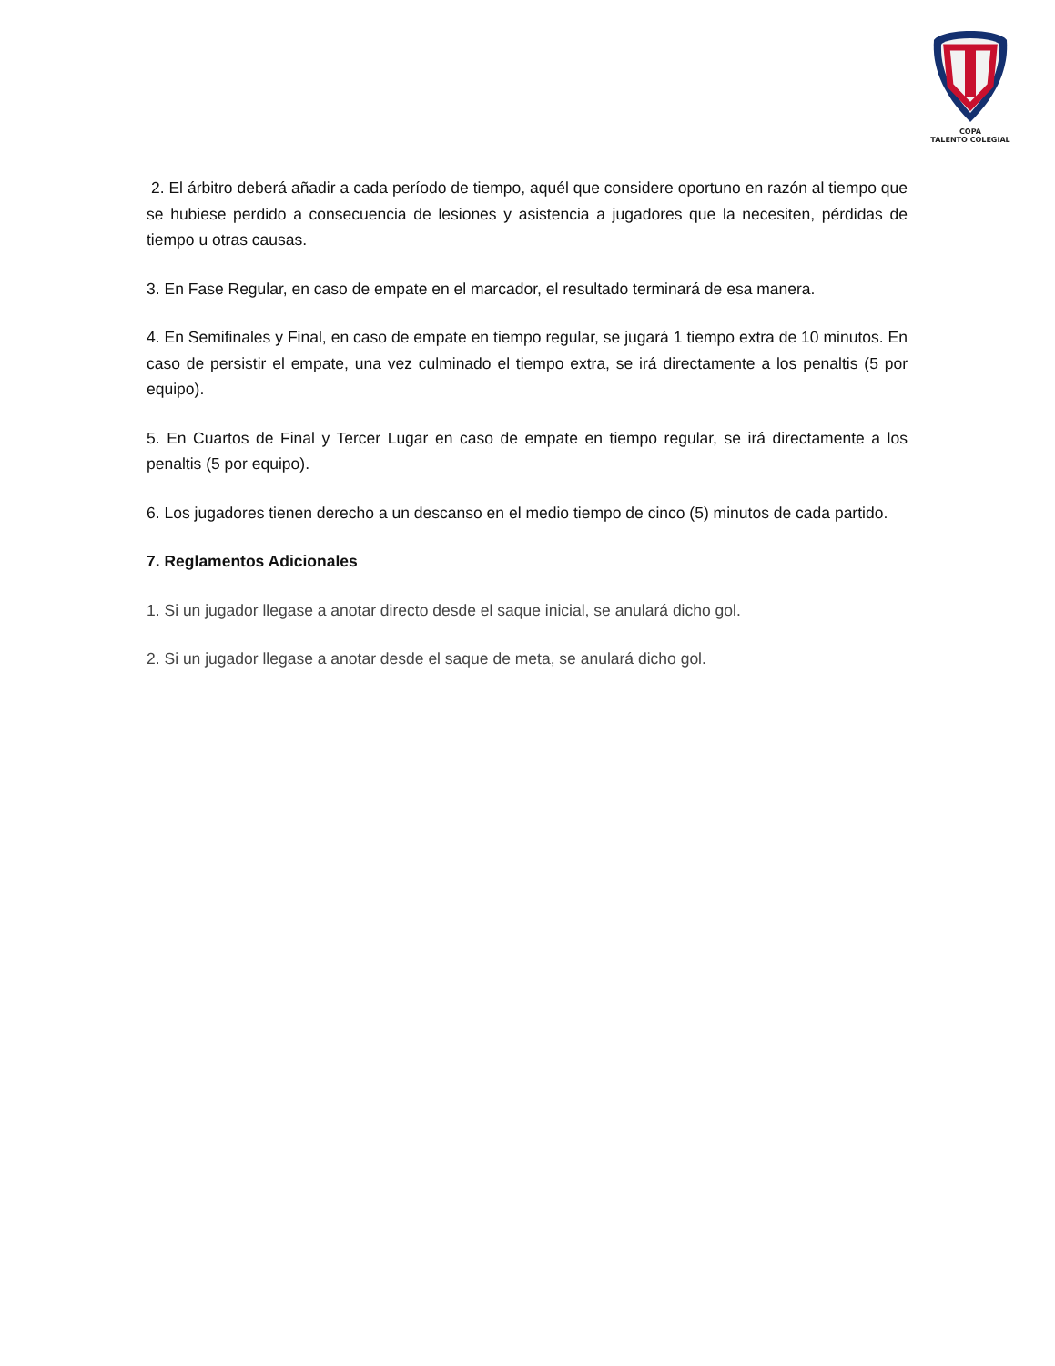COPA
TALENTO COLEGIAL
2. El árbitro deberá añadir a cada período de tiempo, aquél que considere oportuno en razón al tiempo que se hubiese perdido a consecuencia de lesiones y asistencia a jugadores que la necesiten, pérdidas de tiempo u otras causas.
3. En Fase Regular, en caso de empate en el marcador, el resultado terminará de esa manera.
4. En Semifinales y Final, en caso de empate en tiempo regular, se jugará 1 tiempo extra de 10 minutos. En caso de persistir el empate, una vez culminado el tiempo extra, se irá directamente a los penaltis (5 por equipo).
5. En Cuartos de Final y Tercer Lugar en caso de empate en tiempo regular, se irá directamente a los penaltis (5 por equipo).
6. Los jugadores tienen derecho a un descanso en el medio tiempo de cinco (5) minutos de cada partido.
7. Reglamentos Adicionales
1. Si un jugador llegase a anotar directo desde el saque inicial, se anulará dicho gol.
2. Si un jugador llegase a anotar desde el saque de meta, se anulará dicho gol.